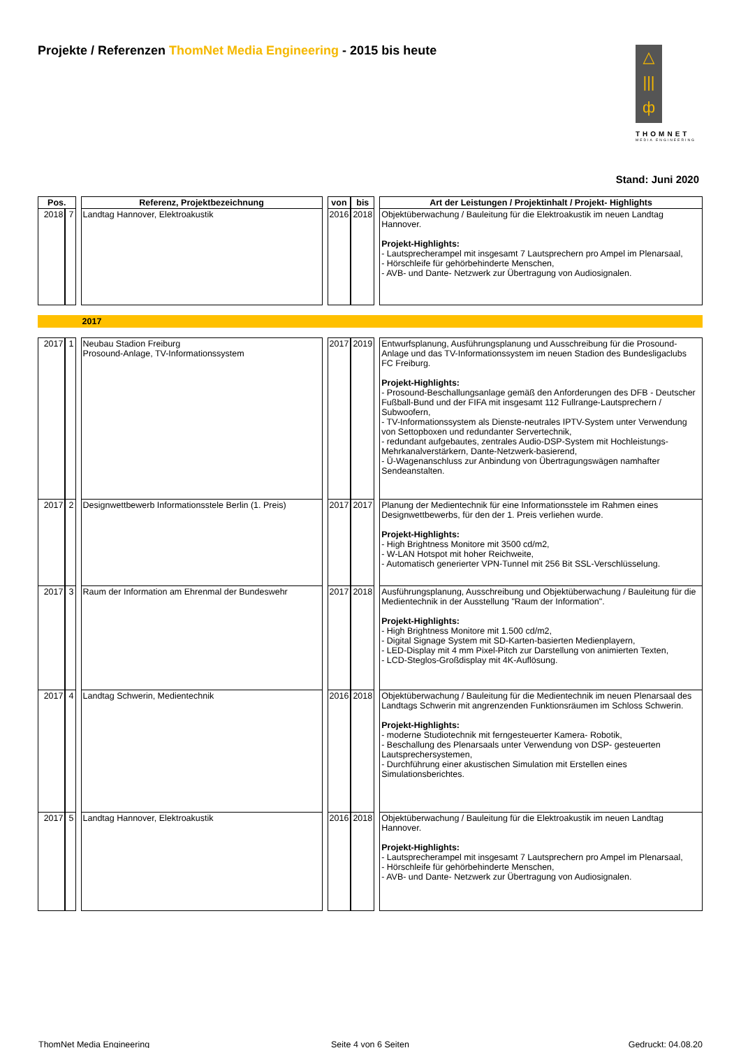Projekte / Referenzen ThomNet Media Engineering - 2015 bis heute
△
|||
ф
THOMNET
MEDIA ENGINEERING
Stand: Juni 2020
| Pos. | | | Referenz, Projektbezeichnung | | von | bis | | Art der Leistungen / Projektinhalt / Projekt- Highlights |
| 2018 | 7 | | Landtag Hannover, Elektroakustik | | 2016 | 2018 | | Objektüberwachung / Bauleitung für die Elektroakustik im neuen Landtag Hannover. Projekt-Highlights: - Lautsprecherampel mit insgesamt 7 Lautsprechern pro Ampel im Plenarsaal, - Hörschleife für gehörbehinderte Menschen, - AVB- und Dante- Netzwerk zur Übertragung von Audiosignalen. |
| | | | 2017 | | | | | |
| 2017 | 1 | | Neubau Stadion Freiburg Prosound-Anlage, TV-Informationssystem | | 2017 | 2019 | | Entwurfsplanung, Ausführungsplanung und Ausschreibung für die Prosound-Anlage und das TV-Informationssystem im neuen Stadion des Bundesligaclubs FC Freiburg. Projekt-Highlights: - Prosound-Beschallungsanlage gemäß den Anforderungen des DFB - Deutscher Fußball-Bund und der FIFA mit insgesamt 112 Fullrange-Lautsprechern / Subwoofern, - TV-Informationssystem als Dienste-neutrales IPTV-System unter Verwendung von Settopboxen und redundanter Servertechnik, - redundant aufgebautes, zentrales Audio-DSP-System mit Hochleistungs-Mehrkanalverstärkern, Dante-Netzwerk-basierend, - Ü-Wagenanschluss zur Anbindung von Übertragungswägen namhafter Sendeanstalten. |
| 2017 | 2 | | Designwettbewerb Informationsstele Berlin (1. Preis) | | 2017 | 2017 | | Planung der Medientechnik für eine Informationsstele im Rahmen eines Designwettbewerbs, für den der 1. Preis verliehen wurde. Projekt-Highlights: - High Brightness Monitore mit 3500 cd/m2, - W-LAN Hotspot mit hoher Reichweite, - Automatisch generierter VPN-Tunnel mit 256 Bit SSL-Verschlüsselung. |
| 2017 | 3 | | Raum der Information am Ehrenmal der Bundeswehr | | 2017 | 2018 | | Ausführungsplanung, Ausschreibung und Objektüberwachung / Bauleitung für die Medientechnik in der Ausstellung "Raum der Information". Projekt-Highlights: - High Brightness Monitore mit 1.500 cd/m2, - Digital Signage System mit SD-Karten-basierten Medienplayern, - LED-Display mit 4 mm Pixel-Pitch zur Darstellung von animierten Texten, - LCD-Steglos-Großdisplay mit 4K-Auflösung. |
| 2017 | 4 | | Landtag Schwerin, Medientechnik | | 2016 | 2018 | | Objektüberwachung / Bauleitung für die Medientechnik im neuen Plenarsaal des Landtags Schwerin mit angrenzenden Funktionsräumen im Schloss Schwerin. Projekt-Highlights: - moderne Studiotechnik mit ferngesteuerter Kamera- Robotik, - Beschallung des Plenarsaals unter Verwendung von DSP- gesteuerten Lautsprechersystemen, - Durchführung einer akustischen Simulation mit Erstellen eines Simulationsberichtes. |
| 2017 | 5 | | Landtag Hannover, Elektroakustik | | 2016 | 2018 | | Objektüberwachung / Bauleitung für die Elektroakustik im neuen Landtag Hannover. Projekt-Highlights: - Lautsprecherampel mit insgesamt 7 Lautsprechern pro Ampel im Plenarsaal, - Hörschleife für gehörbehinderte Menschen, - AVB- und Dante- Netzwerk zur Übertragung von Audiosignalen. |
ThomNet Media Engineering Seite 4 von 6 Seiten Gedruckt: 04.08.20